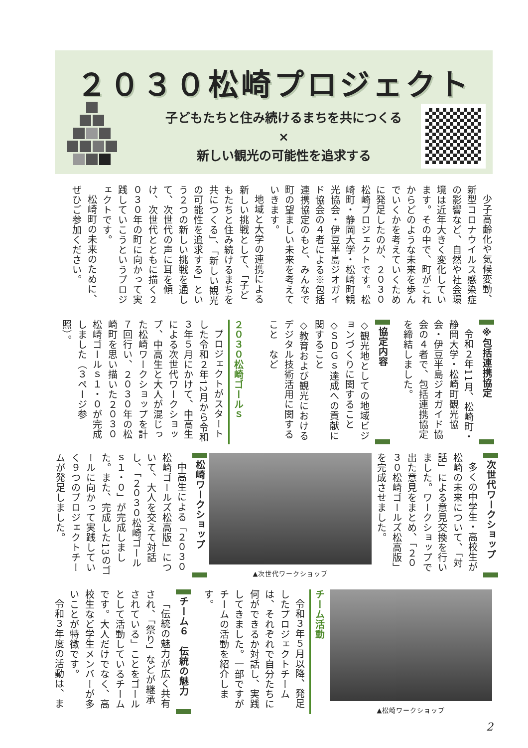２０３０松崎プロジェクト
子どもたちと住み続けるまちを共につくる
×
新しい観光の可能性を追求する
少子高齢化や気候変動、新型コロナウイルス感染症の影響など、自然や社会環境は近年大きく変化しています。その中で、町がこれからどのような未来を歩んでいくかを考えていくために発足したのが、２０３０松崎プロジェクトです。松崎町・静岡大学・松崎町観光協会・伊豆半島ジオガイド協会の４者による※包括連携協定のもと、みんなで町の望ましい未来を考えていきます。
地域と大学の連携による新しい挑戦として、「子どもたちと住み続けるまちを共につくる」、「新しい観光の可能性を追求する」という２つの新しい挑戦を通して、次世代の声に耳を傾け、次世代とともに描く２０３０年の町に向かって実践していこうというプロジェクトです。
松崎町の未来のために、ぜひご参加ください。
※包括連携協定
令和２年11月、松崎町・静岡大学・松崎町観光協会・伊豆半島ジオガイド協会の４者で、包括連携協定を締結しました。
協定内容
◇観光地としての地域ビジョンづくりに関すること
◇ＳＤＧｓ達成への貢献に関すること
◇教育および観光におけるデジタル技術活用に関すること　など
２０３０松崎ゴールｓ
プロジェクトがスタートした令和２年12月から令和３年５月にかけて、中高生による次世代ワークショップ、中高生と大人が混じった松崎ワークショップを計７回行い、２０３０年の松崎町を思い描いた２０３０松崎ゴールｓ１・０が完成しました（３ページ参照）。
次世代ワークショップ
多くの中学生・高校生が松崎の未来について、「対話」による意見交換を行いました。ワークショップで出た意見をまとめ、「２０３０松崎ゴールズ松高版」を完成させました。
▲次世代ワークショップ
松崎ワークショップ
中高生による「２０３０松崎ゴールズ松高版」について、大人を交えて対話し、「２０３０松崎ゴールｓ１・０」が完成しました。また、完成した13のゴールに向かって実践していく９つのプロジェクトチームが発足しました。
▲松崎ワークショップ
チーム活動
令和３年５月以降、発足したプロジェクトチームは、それぞれで自分たちに何ができるか対話し、実践してきました。一部ですがチームの活動を紹介します。
チーム６　伝統の魅力
「伝統の魅力が広く共有され、「祭り」などが継承されている」ことをゴールとして活動しているチームです。大人だけでなく、高校生など学生メンバーが多いことが特徴です。
令和３年度の活動は、ま
2